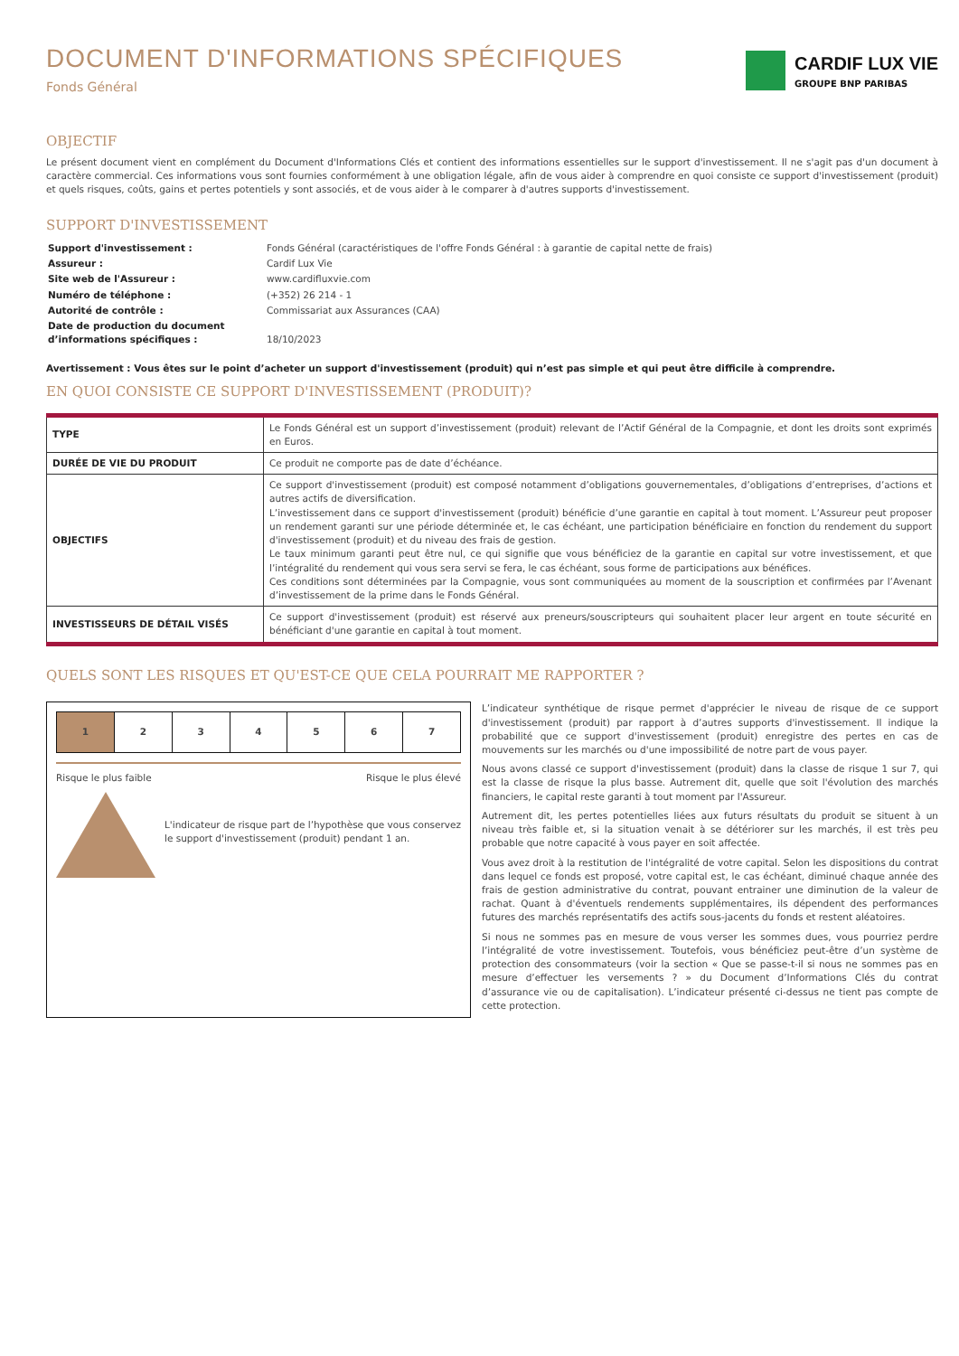DOCUMENT D'INFORMATIONS SPÉCIFIQUES
Fonds Général
CARDIF LUX VIE
GROUPE BNP PARIBAS
OBJECTIF
Le présent document vient en complément du Document d'Informations Clés et contient des informations essentielles sur le support d'investissement. Il ne s'agit pas d'un document à caractère commercial. Ces informations vous sont fournies conformément à une obligation légale, afin de vous aider à comprendre en quoi consiste ce support d'investissement (produit) et quels risques, coûts, gains et pertes potentiels y sont associés, et de vous aider à le comparer à d'autres supports d'investissement.
SUPPORT D'INVESTISSEMENT
| Support d'investissement : | Fonds Général (caractéristiques de l'offre Fonds Général : à garantie de capital nette de frais) |
| Assureur : | Cardif Lux Vie |
| Site web de l'Assureur : | www.cardifluxvie.com |
| Numéro de téléphone : | (+352) 26 214 - 1 |
| Autorité de contrôle : | Commissariat aux Assurances (CAA) |
| Date de production du document d’informations spécifiques : | 18/10/2023 |
Avertissement : Vous êtes sur le point d’acheter un support d'investissement (produit) qui n’est pas simple et qui peut être difficile à comprendre.
EN QUOI CONSISTE CE SUPPORT D'INVESTISSEMENT (PRODUIT)?
| TYPE | Le Fonds Général est un support d’investissement (produit) relevant de l’Actif Général de la Compagnie, et dont les droits sont exprimés en Euros. |
| DURÉE DE VIE DU PRODUIT | Ce produit ne comporte pas de date d’échéance. |
| OBJECTIFS | Ce support d'investissement (produit) est composé notamment d’obligations gouvernementales, d’obligations d’entreprises, d’actions et autres actifs de diversification. L’investissement dans ce support d'investissement (produit) bénéficie d’une garantie en capital à tout moment. L’Assureur peut proposer un rendement garanti sur une période déterminée et, le cas échéant, une participation bénéficiaire en fonction du rendement du support d'investissement (produit) et du niveau des frais de gestion. Le taux minimum garanti peut être nul, ce qui signifie que vous bénéficiez de la garantie en capital sur votre investissement, et que l’intégralité du rendement qui vous sera servi se fera, le cas échéant, sous forme de participations aux bénéfices. Ces conditions sont déterminées par la Compagnie, vous sont communiquées au moment de la souscription et confirmées par l’Avenant d’investissement de la prime dans le Fonds Général. |
| INVESTISSEURS DE DÉTAIL VISÉS | Ce support d'investissement (produit) est réservé aux preneurs/souscripteurs qui souhaitent placer leur argent en toute sécurité en bénéficiant d'une garantie en capital à tout moment. |
QUELS SONT LES RISQUES ET QU'EST-CE QUE CELA POURRAIT ME RAPPORTER ?
1 2 3 4 5 6 7
Risque le plus faible Risque le plus élevé
L'indicateur de risque part de l’hypothèse que vous conservez le support d'investissement (produit) pendant 1 an.
L’indicateur synthétique de risque permet d'apprécier le niveau de risque de ce support d'investissement (produit) par rapport à d’autres supports d'investissement. Il indique la probabilité que ce support d'investissement (produit) enregistre des pertes en cas de mouvements sur les marchés ou d'une impossibilité de notre part de vous payer.
Nous avons classé ce support d'investissement (produit) dans la classe de risque 1 sur 7, qui est la classe de risque la plus basse. Autrement dit, quelle que soit l'évolution des marchés financiers, le capital reste garanti à tout moment par l'Assureur.
Autrement dit, les pertes potentielles liées aux futurs résultats du produit se situent à un niveau très faible et, si la situation venait à se détériorer sur les marchés, il est très peu probable que notre capacité à vous payer en soit affectée.
Vous avez droit à la restitution de l'intégralité de votre capital. Selon les dispositions du contrat dans lequel ce fonds est proposé, votre capital est, le cas échéant, diminué chaque année des frais de gestion administrative du contrat, pouvant entrainer une diminution de la valeur de rachat. Quant à d'éventuels rendements supplémentaires, ils dépendent des performances futures des marchés représentatifs des actifs sous-jacents du fonds et restent aléatoires.
Si nous ne sommes pas en mesure de vous verser les sommes dues, vous pourriez perdre l’intégralité de votre investissement. Toutefois, vous bénéficiez peut-être d’un système de protection des consommateurs (voir la section « Que se passe-t-il si nous ne sommes pas en mesure d’effectuer les versements ? » du Document d’Informations Clés du contrat d’assurance vie ou de capitalisation). L’indicateur présenté ci-dessus ne tient pas compte de cette protection.